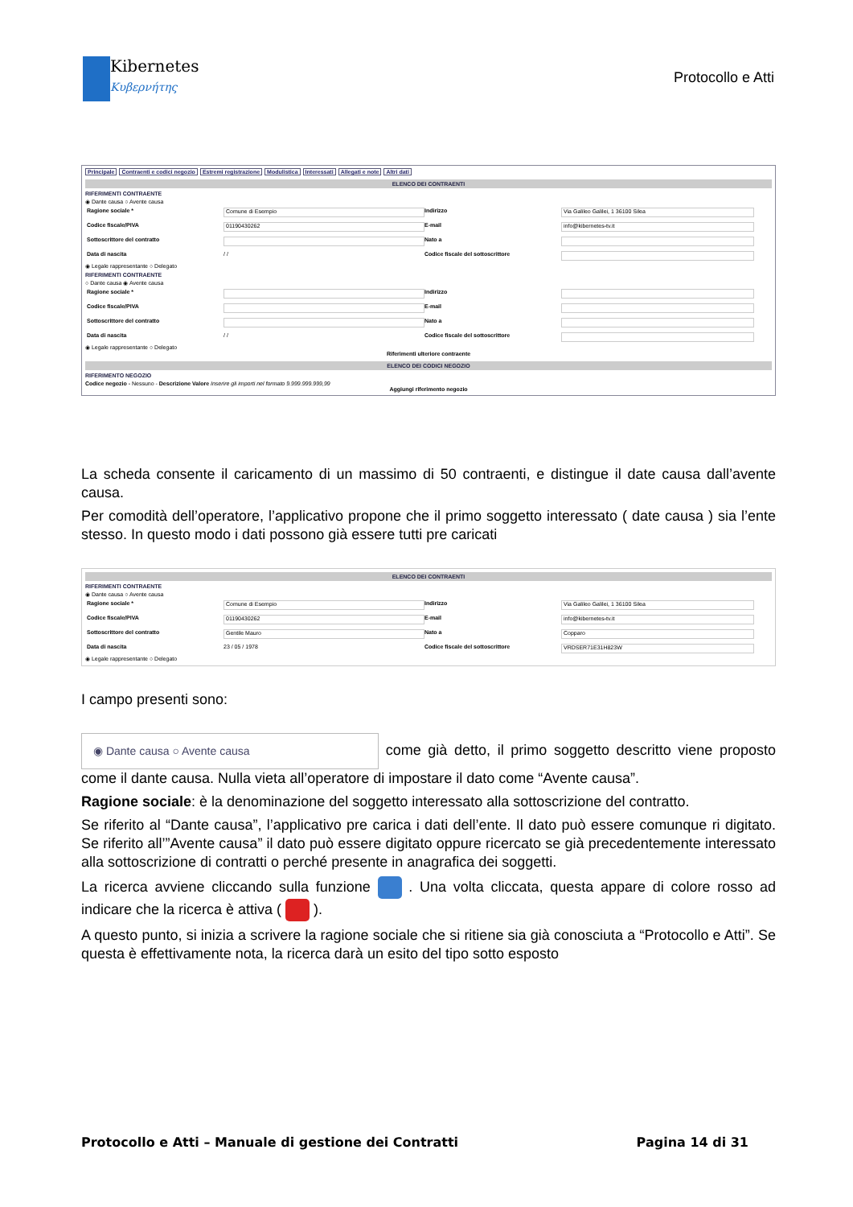Kibernetes
Κυβερνήτης
Protocollo e Atti
Principale Contraenti e codici negozio Estremi registrazione Modulistica Interessati Allegati e note Altri dati
ELENCO DEI CONTRAENTI
RIFERIMENTI CONTRAENTE
◉ Dante causa ○ Avente causa
Ragione sociale * Comune di Esempio Indirizzo Via Galileo Galilei, 1 36100 Silea
Codice fiscale/PIVA 01190430262 E-mail info@kibernetes-tv.it
Sottoscrittore del contratto Nato a
Data di nascita / / Codice fiscale del sottoscrittore
◉ Legale rappresentante ○ Delegato
RIFERIMENTI CONTRAENTE
○ Dante causa ◉ Avente causa
Ragione sociale * Indirizzo
Codice fiscale/PIVA E-mail
Sottoscrittore del contratto Nato a
Data di nascita / / Codice fiscale del sottoscrittore
◉ Legale rappresentante ○ Delegato
Riferimenti ulteriore contraente
ELENCO DEI CODICI NEGOZIO
RIFERIMENTO NEGOZIO
Codice negozio - Nessuno - Descrizione Valore Inserire gli importi nel formato 9.999.999.999,99
Aggiungi riferimento negozio
La scheda consente il caricamento di un massimo di 50 contraenti, e distingue il date causa dall’avente causa.
Per comodità dell’operatore, l’applicativo propone che il primo soggetto interessato ( date causa ) sia l’ente stesso. In questo modo i dati possono già essere tutti pre caricati
ELENCO DEI CONTRAENTI
RIFERIMENTI CONTRAENTE
◉ Dante causa ○ Avente causa
Ragione sociale * Comune di Esempio Indirizzo Via Galileo Galilei, 1 36100 Silea
Codice fiscale/PIVA 01190430262 E-mail info@kibernetes-tv.it
Sottoscrittore del contratto Gentile Mauro Nato a Copparo
Data di nascita 23 / 05 / 1978 Codice fiscale del sottoscrittore VRDSER71E31H823W
◉ Legale rappresentante ○ Delegato
I campo presenti sono:
◉ Dante causa ○ Avente causa come già detto, il primo soggetto descritto viene proposto come il dante causa. Nulla vieta all’operatore di impostare il dato come “Avente causa”.
Ragione sociale: è la denominazione del soggetto interessato alla sottoscrizione del contratto.
Se riferito al “Dante causa”, l’applicativo pre carica i dati dell’ente. Il dato può essere comunque ri digitato. Se riferito all’”Avente causa” il dato può essere digitato oppure ricercato se già precedentemente interessato alla sottoscrizione di contratti o perché presente in anagrafica dei soggetti.
La ricerca avviene cliccando sulla funzione . Una volta cliccata, questa appare di colore rosso ad indicare che la ricerca è attiva ( ).
A questo punto, si inizia a scrivere la ragione sociale che si ritiene sia già conosciuta a “Protocollo e Atti”. Se questa è effettivamente nota, la ricerca darà un esito del tipo sotto esposto
Protocollo e Atti – Manuale di gestione dei Contratti Pagina 14 di 31